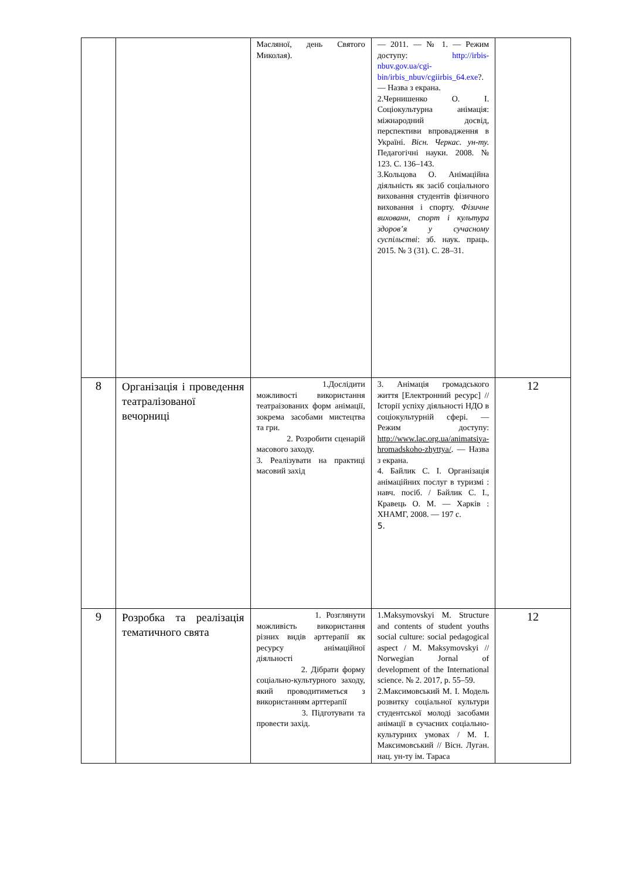| | | Масляної, день Святого Миколая). | — 2011. — № 1. — Режим доступу: http://irbis-nbuv.gov.ua/cgi-bin/irbis_nbuv/cgiirbis_64.exe ?. — Назва з екрана. 2.Чернишенко О. І. Соціокультурна анімація: міжнародний досвід, перспективи впровадження в Україні. Вісн. Черкас. ун-ту. Педагогічні науки. 2008. № 123. С. 136–143. 3.Кольцова О. Анімаційна діяльність як засіб соціального виховання студентів фізичного виховання і спорту. Фізичне вихованн, спорт і культура здоров’я у сучасному суспільстві : зб. наук. праць. 2015. № 3 (31). С. 28–31. | |
| 8 | Організація і проведення театралізованої вечорниці | 1.Дослідити можливості використання театраізованих форм анімації, зокрема засобами мистецтва та гри. 2. Розробити сценарій масового заходу. 3. Реалізувати на практиці масовий захід | 3. Анімація громадського життя [Електронний ресурс] // Історії успіху діяльності НДО в соціокультурній сфері. — Режим доступу: http://www.lac.org.ua/animatsiya-hromadskoho-zhyttya/ . — Назва з екрана. 4. Байлик С. І. Організація анімаційних послуг в туризмі : навч. посіб. / Байлик С. І., Кравець О. М. — Харків : ХНАМГ, 2008. — 197 с. 5. | 12 |
| 9 | Розробка та реалізація тематичного свята | 1. Розглянути можливість використання різних видів арттерапії як ресурсу анімаційної діяльності 2. Дібрати форму соціально-культурного заходу, який проводитиметься з використанням арттерапії 3. Підготувати та провести захід. | 1.Maksymovskyi M. Structure and contents of student youths social culture: social pedagogical aspect / M. Maksymovskyi // Norwegian Jornal of development of the International science. № 2. 2017, p. 55–59. 2.Максимовський М. І. Модель розвитку соціальної культури студентської молоді засобами анімації в сучасних соціально-культурних умовах / М. І. Максимовський // Вісн. Луган. нац. ун-ту ім. Тараса | 12 |